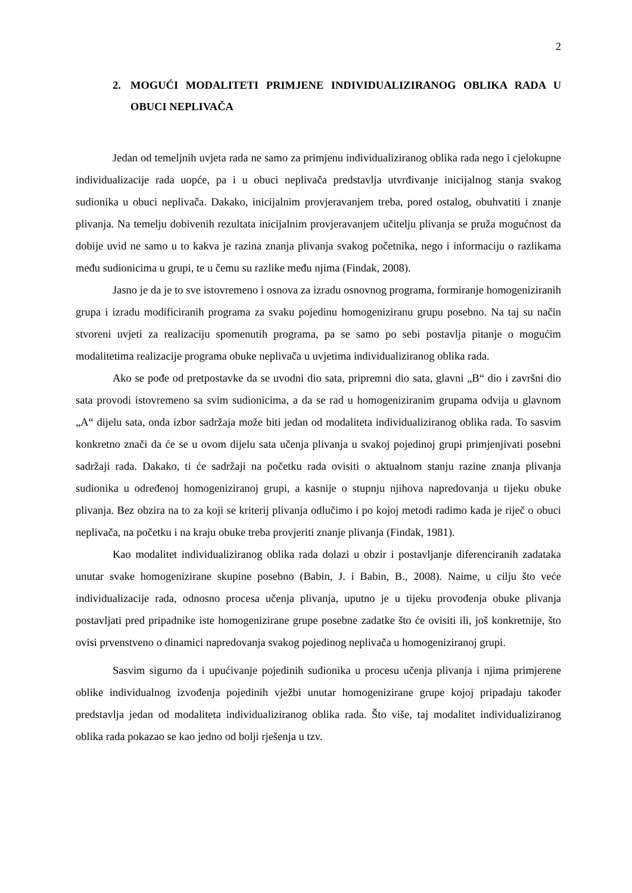2
2. MOGUĆI MODALITETI PRIMJENE INDIVIDUALIZIRANOG OBLIKA RADA U OBUCI NEPLIVAČA
Jedan od temeljnih uvjeta rada ne samo za primjenu individualiziranog oblika rada nego i cjelokupne individualizacije rada uopće, pa i u obuci neplivača predstavlja utvrđivanje inicijalnog stanja svakog sudionika u obuci neplivača. Dakako, inicijalnim provjeravanjem treba, pored ostalog, obuhvatiti i znanje plivanja. Na temelju dobivenih rezultata inicijalnim provjeravanjem učitelju plivanja se pruža mogućnost da dobije uvid ne samo u to kakva je razina znanja plivanja svakog početnika, nego i informaciju o razlikama među sudionicima u grupi, te u čemu su razlike među njima (Findak, 2008).
Jasno je da je to sve istovremeno i osnova za izradu osnovnog programa, formiranje homogeniziranih grupa i izradu modificiranih programa za svaku pojedinu homogeniziranu grupu posebno. Na taj su način stvoreni uvjeti za realizaciju spomenutih programa, pa se samo po sebi postavlja pitanje o mogućim modalitetima realizacije programa obuke neplivača u uvjetima individualiziranog oblika rada.
Ako se pođe od pretpostavke da se uvodni dio sata, pripremni dio sata, glavni „B“ dio i završni dio sata provodi istovremeno sa svim sudionicima, a da se rad u homogeniziranim grupama odvija u glavnom „A“ dijelu sata, onda izbor sadržaja može biti jedan od modaliteta individualiziranog oblika rada. To sasvim konkretno znači da će se u ovom dijelu sata učenja plivanja u svakoj pojedinoj grupi primjenjivati posebni sadržaji rada. Dakako, ti će sadržaji na početku rada ovisiti o aktualnom stanju razine znanja plivanja sudionika u određenoj homogeniziranoj grupi, a kasnije o stupnju njihova napredovanja u tijeku obuke plivanja. Bez obzira na to za koji se kriterij plivanja odlučimo i po kojoj metodi radimo kada je riječ o obuci neplivača, na početku i na kraju obuke treba provjeriti znanje plivanja (Findak, 1981).
Kao modalitet individualiziranog oblika rada dolazi u obzir i postavljanje diferenciranih zadataka unutar svake homogenizirane skupine posebno (Babin, J. i Babin, B., 2008). Naime, u cilju što veće individualizacije rada, odnosno procesa učenja plivanja, uputno je u tijeku provođenja obuke plivanja postavljati pred pripadnike iste homogenizirane grupe posebne zadatke što će ovisiti ili, još konkretnije, što ovisi prvenstveno o dinamici napredovanja svakog pojedinog neplivača u homogeniziranoj grupi.
Sasvim sigurno da i upućivanje pojedinih sudionika u procesu učenja plivanja i njima primjerene oblike individualnog izvođenja pojedinih vježbi unutar homogenizirane grupe kojoj pripadaju također predstavlja jedan od modaliteta individualiziranog oblika rada. Što više, taj modalitet individualiziranog oblika rada pokazao se kao jedno od bolji rješenja u tzv.